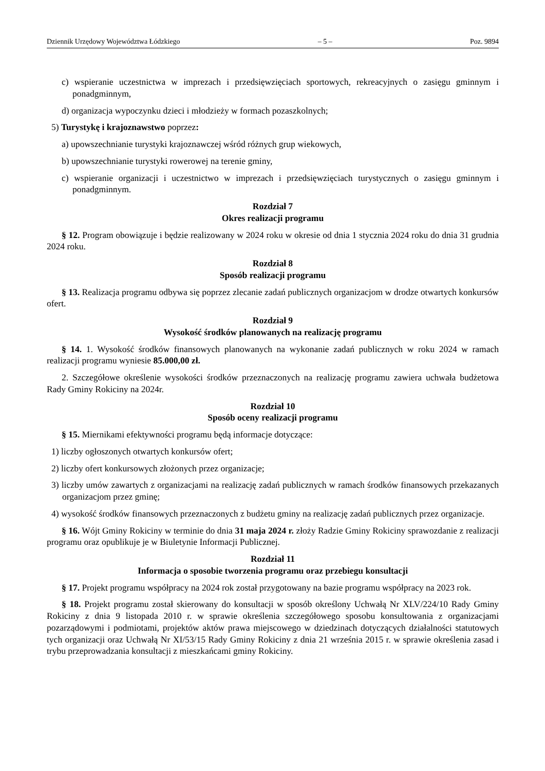Dziennik Urzędowy Województwa Łódzkiego – 5 – Poz. 9894
c) wspieranie uczestnictwa w imprezach i przedsięwzięciach sportowych, rekreacyjnych o zasięgu gminnym i ponadgminnym,
d) organizacja wypoczynku dzieci i młodzieży w formach pozaszkolnych;
5) Turystykę i krajoznawstwo poprzez:
a) upowszechnianie turystyki krajoznawczej wśród różnych grup wiekowych,
b) upowszechnianie turystyki rowerowej na terenie gminy,
c) wspieranie organizacji i uczestnictwo w imprezach i przedsięwzięciach turystycznych o zasięgu gminnym i ponadgminnym.
Rozdział 7
Okres realizacji programu
§ 12. Program obowiązuje i będzie realizowany w 2024 roku w okresie od dnia 1 stycznia 2024 roku do dnia 31 grudnia 2024 roku.
Rozdział 8
Sposób realizacji programu
§ 13. Realizacja programu odbywa się poprzez zlecanie zadań publicznych organizacjom w drodze otwartych konkursów ofert.
Rozdział 9
Wysokość środków planowanych na realizację programu
§ 14. 1. Wysokość środków finansowych planowanych na wykonanie zadań publicznych w roku 2024 w ramach realizacji programu wyniesie 85.000,00 zł.
2. Szczegółowe określenie wysokości środków przeznaczonych na realizację programu zawiera uchwała budżetowa Rady Gminy Rokiciny na 2024r.
Rozdział 10
Sposób oceny realizacji programu
§ 15. Miernikami efektywności programu będą informacje dotyczące:
1) liczby ogłoszonych otwartych konkursów ofert;
2) liczby ofert konkursowych złożonych przez organizacje;
3) liczby umów zawartych z organizacjami na realizację zadań publicznych w ramach środków finansowych przekazanych organizacjom przez gminę;
4) wysokość środków finansowych przeznaczonych z budżetu gminy na realizację zadań publicznych przez organizacje.
§ 16. Wójt Gminy Rokiciny w terminie do dnia 31 maja 2024 r. złoży Radzie Gminy Rokiciny sprawozdanie z realizacji programu oraz opublikuje je w Biuletynie Informacji Publicznej.
Rozdział 11
Informacja o sposobie tworzenia programu oraz przebiegu konsultacji
§ 17. Projekt programu współpracy na 2024 rok został przygotowany na bazie programu współpracy na 2023 rok.
§ 18. Projekt programu został skierowany do konsultacji w sposób określony Uchwałą Nr XLV/224/10 Rady Gminy Rokiciny z dnia 9 listopada 2010 r. w sprawie określenia szczegółowego sposobu konsultowania z organizacjami pozarządowymi i podmiotami, projektów aktów prawa miejscowego w dziedzinach dotyczących działalności statutowych tych organizacji oraz Uchwałą Nr XI/53/15 Rady Gminy Rokiciny z dnia 21 września 2015 r. w sprawie określenia zasad i trybu przeprowadzania konsultacji z mieszkańcami gminy Rokiciny.